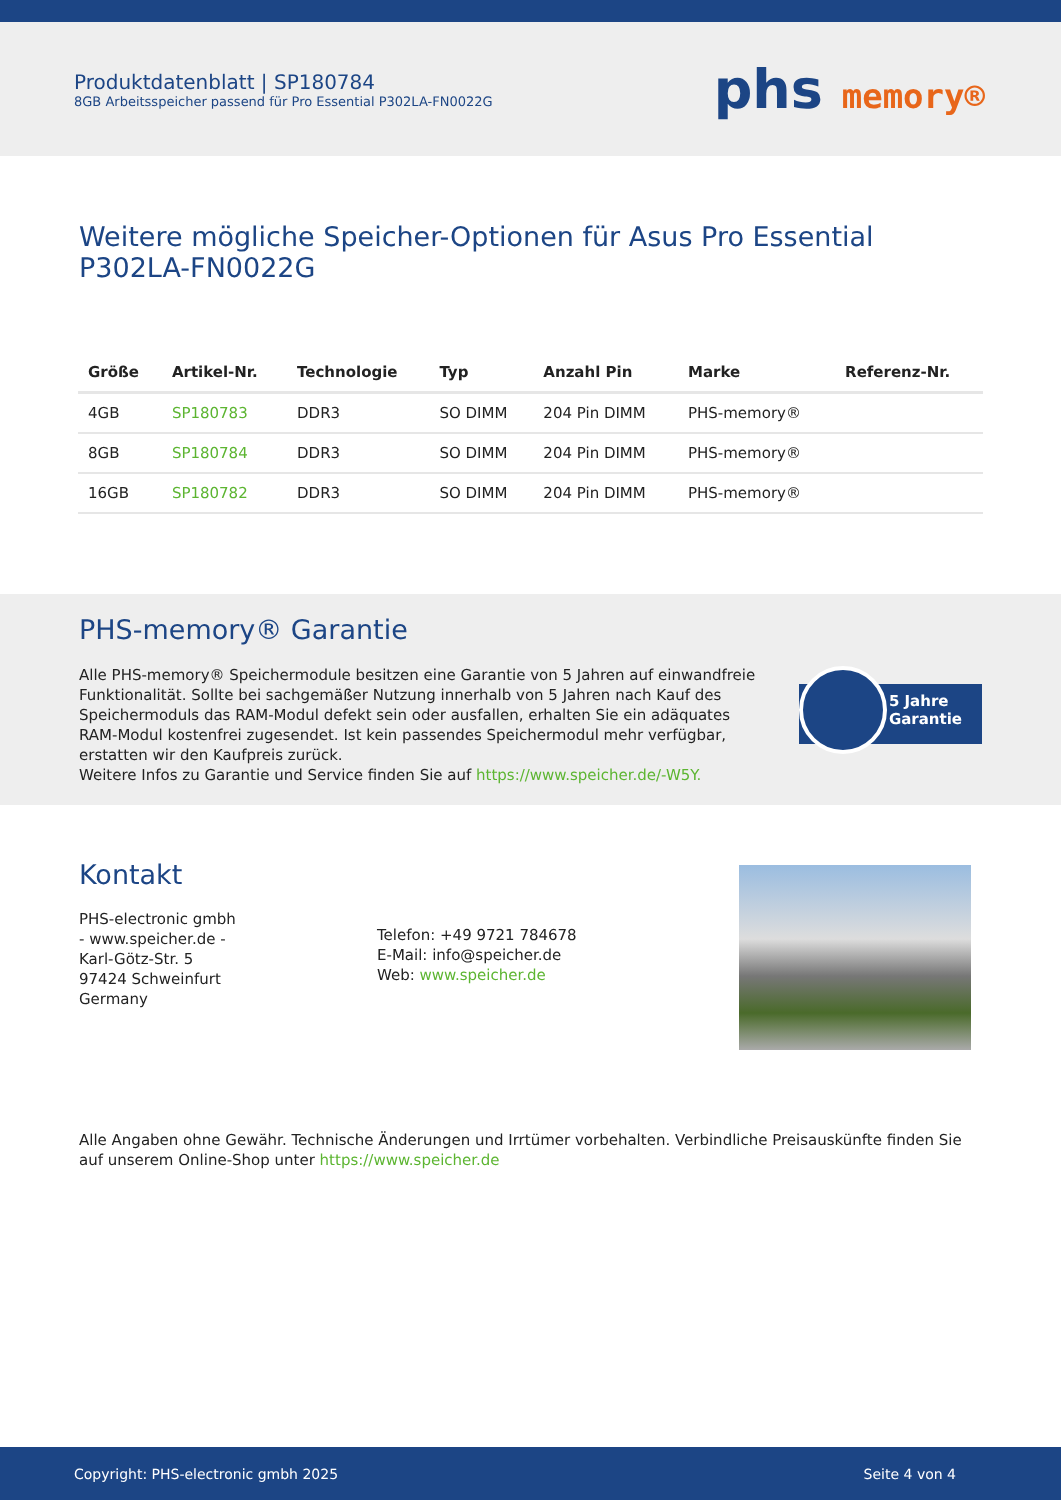Produktdatenblatt | SP180784
8GB Arbeitsspeicher passend für Pro Essential P302LA-FN0022G
phs memory®
Weitere mögliche Speicher-Optionen für Asus Pro Essential P302LA-FN0022G
| Größe | Artikel-Nr. | Technologie | Typ | Anzahl Pin | Marke | Referenz-Nr. |
| --- | --- | --- | --- | --- | --- | --- |
| 4GB | SP180783 | DDR3 | SO DIMM | 204 Pin DIMM | PHS-memory® | |
| 8GB | SP180784 | DDR3 | SO DIMM | 204 Pin DIMM | PHS-memory® | |
| 16GB | SP180782 | DDR3 | SO DIMM | 204 Pin DIMM | PHS-memory® | |
PHS-memory® Garantie
Alle PHS-memory® Speichermodule besitzen eine Garantie von 5 Jahren auf einwandfreie Funktionalität. Sollte bei sachgemäßer Nutzung innerhalb von 5 Jahren nach Kauf des Speichermoduls das RAM-Modul defekt sein oder ausfallen, erhalten Sie ein adäquates RAM-Modul kostenfrei zugesendet. Ist kein passendes Speichermodul mehr verfügbar, erstatten wir den Kaufpreis zurück.
Weitere Infos zu Garantie und Service finden Sie auf https://www.speicher.de/-W5Y.
5 Jahre
Garantie
Kontakt
PHS-electronic gmbh
- www.speicher.de -
Karl-Götz-Str. 5
97424 Schweinfurt
Germany
Telefon: +49 9721 784678
E-Mail: info@speicher.de
Web: www.speicher.de
Alle Angaben ohne Gewähr. Technische Änderungen und Irrtümer vorbehalten. Verbindliche Preisauskünfte finden Sie auf unserem Online-Shop unter https://www.speicher.de
Copyright: PHS-electronic gmbh 2025 Seite 4 von 4